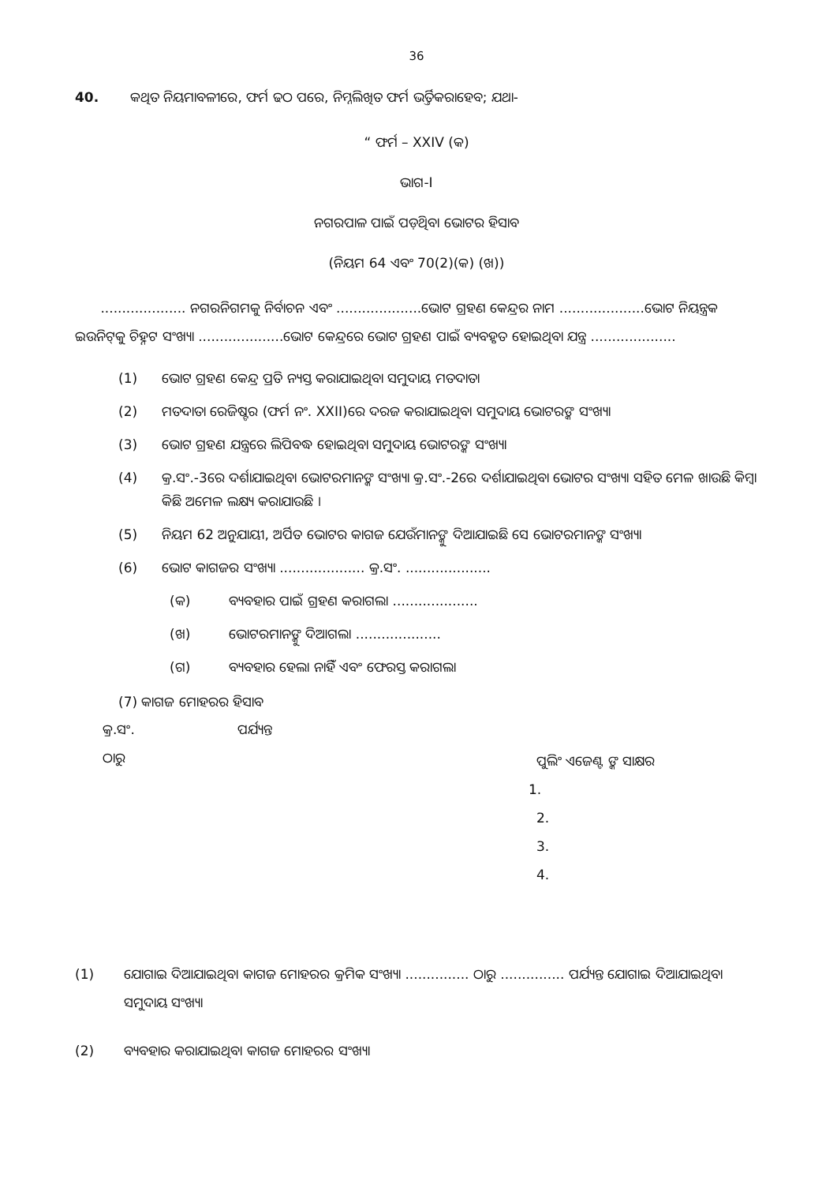36
40. କଥିତ ନିୟମାବଳୀରେ, ଫର୍ମ ଢଠ ପରେ, ନିମ୍ନଲିଖିତ ଫର୍ମ ଭର୍ତ୍ତିକରାହେବ; ଯଥା-
“ ଫର୍ମ – XXIV (କ)
ଭାଗ-I
ନଗରପାଳ ପାଇଁ ପଡ଼ିଥିବା ଭୋଟର ହିସାବ
(ନିୟମ 64 ଏବଂ 70(2)(କ) (ଖ))
.................... ନଗରନିଗମକୁ ନିର୍ବାଚନ ଏବଂ ....................ଭୋଟ ଗ୍ରହଣ କେନ୍ଦ୍ରର ନାମ ....................ଭୋଟ ନିୟନ୍ତ୍ରକ ଇଉନିଟ୍‌କୁ ଚିହ୍ନଟ ସଂଖ୍ୟା ....................ଭୋଟ କେନ୍ଦ୍ରରେ ଭୋଟ ଗ୍ରହଣ ପାଇଁ ବ୍ୟବହୃତ ହୋଇଥିବା ଯନ୍ତ୍ର ....................
(1) ଭୋଟ ଗ୍ରହଣ କେନ୍ଦ୍ର ପ୍ରତି ନ୍ୟସ୍ତ କରାଯାଇଥିବା ସମୁଦାୟ ମତଦାତା
(2) ମତଦାତା ରେଜିଷ୍ଟର (ଫର୍ମ ନଂ. XXII)ରେ ଦରଜ କରାଯାଇଥିବା ସମୁଦାୟ ଭୋଟରଙ୍କ ସଂଖ୍ୟା
(3) ଭୋଟ ଗ୍ରହଣ ଯନ୍ତ୍ରରେ ଲିପିବଦ୍ଧ ହୋଇଥିବା ସମୁଦାୟ ଭୋଟରଙ୍କ ସଂଖ୍ୟା
(4) କ୍ର.ସଂ.-3ରେ ଦର୍ଶାଯାଇଥିବା ଭୋଟରମାନଙ୍କ ସଂଖ୍ୟା କ୍ର.ସଂ.-2ରେ ଦର୍ଶାଯାଇଥିବା ଭୋଟର ସଂଖ୍ୟା ସହିତ ମେଳ ଖାଉଛି କିମ୍ବା କିଛି ଅମେଳ ଲକ୍ଷ୍ୟ କରାଯାଉଛି ।
(5) ନିୟମ 62 ଅନୁଯାୟୀ, ଅର୍ପିତ ଭୋଟର କାଗଜ ଯେଉଁମାନଙ୍କୁ ଦିଆଯାଇଛି ସେ ଭୋଟରମାନଙ୍କ ସଂଖ୍ୟା
(6) ଭୋଟ କାଗଜର ସଂଖ୍ୟା .................... କ୍ର.ସଂ. ....................
(କ) ବ୍ୟବହାର ପାଇଁ ଗ୍ରହଣ କରାଗଲା ....................
(ଖ) ଭୋଟରମାନଙ୍କୁ ଦିଆଗଲା ....................
(ଗ) ବ୍ୟବହାର ହେଲା ନାହିଁ ଏବଂ ଫେରସ୍ତ କରାଗଲା
(7) କାଗଜ ମୋହରର ହିସାବ
କ୍ର.ସଂ. ପର୍ଯ୍ୟନ୍ତ
ଠାରୁ
ପୁଲିଂ ଏଜେଣ୍ଟ ଙ୍କ ସାକ୍ଷର
1.
2.
3.
4.
(1) ଯୋଗାଇ ଦିଆଯାଇଥିବା କାଗଜ ମୋହରର କ୍ରମିକ ସଂଖ୍ୟା ............... ଠାରୁ ............... ପର୍ଯ୍ୟନ୍ତ ଯୋଗାଇ ଦିଆଯାଇଥିବା ସମୁଦାୟ ସଂଖ୍ୟା
(2) ବ୍ୟବହାର କରାଯାଇଥିବା କାଗଜ ମୋହରର ସଂଖ୍ୟା